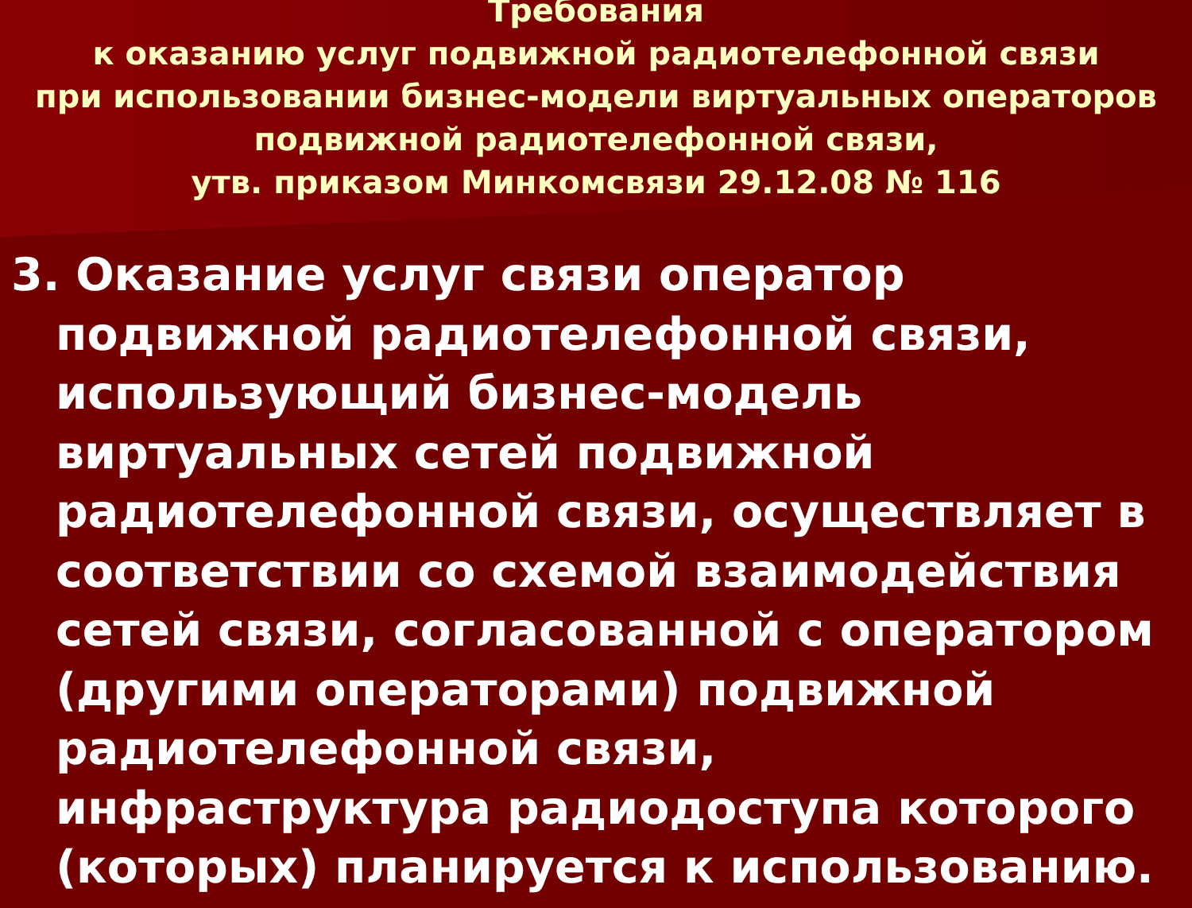Требования
к оказанию услуг подвижной радиотелефонной связи
при использовании бизнес-модели виртуальных операторов
подвижной радиотелефонной связи,
утв. приказом Минкомсвязи 29.12.08 № 116
3. Оказание услуг связи оператор подвижной радиотелефонной связи, использующий бизнес-модель виртуальных сетей подвижной радиотелефонной связи, осуществляет в соответствии со схемой взаимодействия сетей связи, согласованной с оператором (другими операторами) подвижной радиотелефонной связи, инфраструктура радиодоступа которого (которых) планируется к использованию.